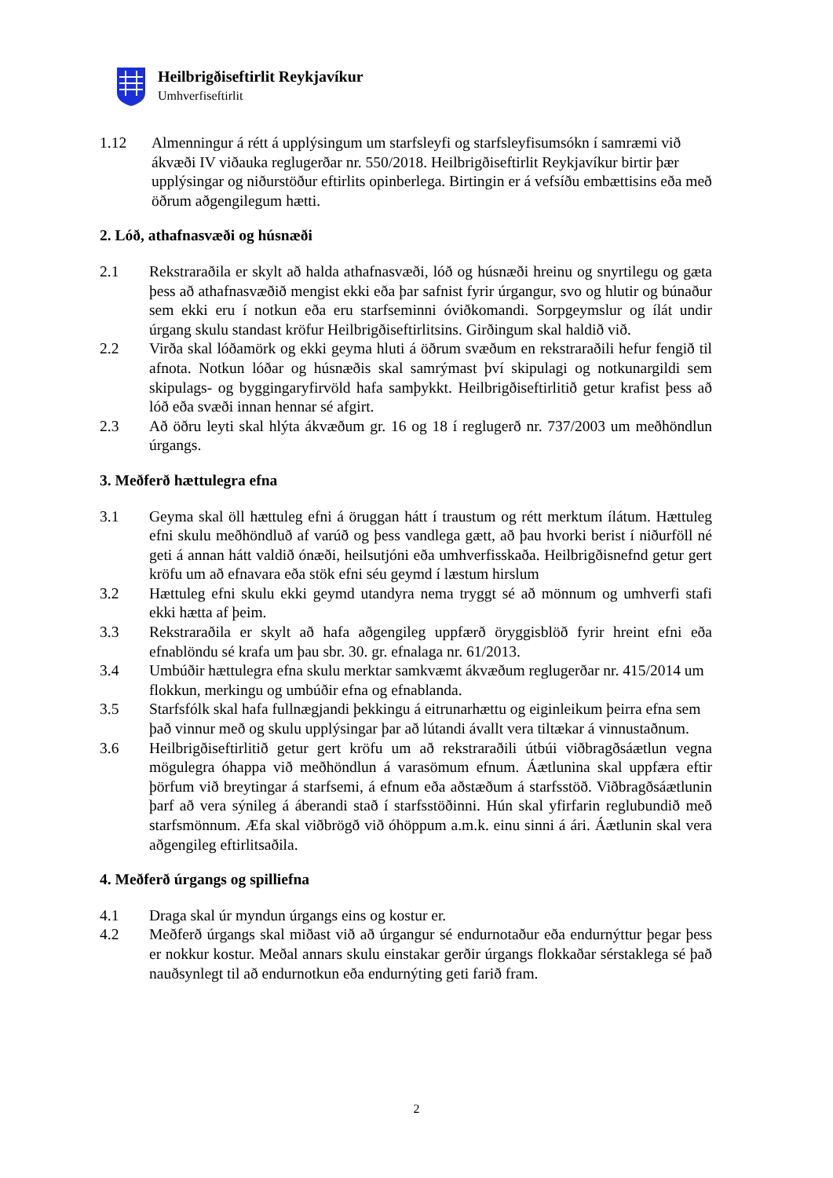Heilbrigðiseftirlit Reykjavíkur
Umhverfiseftirlit
1.12 Almenningur á rétt á upplýsingum um starfsleyfi og starfsleyfisumsókn í samræmi við ákvæði IV viðauka reglugerðar nr. 550/2018. Heilbrigðiseftirlit Reykjavíkur birtir þær upplýsingar og niðurstöður eftirlits opinberlega. Birtingin er á vefsíðu embættisins eða með öðrum aðgengilegum hætti.
2. Lóð, athafnasvæði og húsnæði
2.1 Rekstraraðila er skylt að halda athafnasvæði, lóð og húsnæði hreinu og snyrtilegu og gæta þess að athafnasvæðið mengist ekki eða þar safnist fyrir úrgangur, svo og hlutir og búnaður sem ekki eru í notkun eða eru starfseminni óviðkomandi. Sorpgeymslur og ílát undir úrgang skulu standast kröfur Heilbrigðiseftirlitsins. Girðingum skal haldið við.
2.2 Virða skal lóðamörk og ekki geyma hluti á öðrum svæðum en rekstraraðili hefur fengið til afnota. Notkun lóðar og húsnæðis skal samrýmast því skipulagi og notkunargildi sem skipulags- og byggingaryfirvöld hafa samþykkt. Heilbrigðiseftirlitið getur krafist þess að lóð eða svæði innan hennar sé afgirt.
2.3 Að öðru leyti skal hlýta ákvæðum gr. 16 og 18 í reglugerð nr. 737/2003 um meðhöndlun úrgangs.
3. Meðferð hættulegra efna
3.1 Geyma skal öll hættuleg efni á öruggan hátt í traustum og rétt merktum ílátum. Hættuleg efni skulu meðhöndluð af varúð og þess vandlega gætt, að þau hvorki berist í niðurföll né geti á annan hátt valdið ónæði, heilsutjóni eða umhverfisskaða. Heilbrigðisnefnd getur gert kröfu um að efnavara eða stök efni séu geymd í læstum hirslum
3.2 Hættuleg efni skulu ekki geymd utandyra nema tryggt sé að mönnum og umhverfi stafi ekki hætta af þeim.
3.3 Rekstraraðila er skylt að hafa aðgengileg uppfærð öryggisblöð fyrir hreint efni eða efnablöndu sé krafa um þau sbr. 30. gr. efnalaga nr. 61/2013.
3.4 Umbúðir hættulegra efna skulu merktar samkvæmt ákvæðum reglugerðar nr. 415/2014 um flokkun, merkingu og umbúðir efna og efnablanda.
3.5 Starfsfólk skal hafa fullnægjandi þekkingu á eitrunarhættu og eiginleikum þeirra efna sem það vinnur með og skulu upplýsingar þar að lútandi ávallt vera tiltækar á vinnustaðnum.
3.6 Heilbrigðiseftirlitið getur gert kröfu um að rekstraraðili útbúi viðbragðsáætlun vegna mögulegra óhappa við meðhöndlun á varasömum efnum. Áætlunina skal uppfæra eftir þörfum við breytingar á starfsemi, á efnum eða aðstæðum á starfsstöð. Viðbragðsáætlunin þarf að vera sýnileg á áberandi stað í starfsstöðinni. Hún skal yfirfarin reglubundið með starfsmönnum. Æfa skal viðbrögð við óhöppum a.m.k. einu sinni á ári. Áætlunin skal vera aðgengileg eftirlitsaðila.
4. Meðferð úrgangs og spilliefna
4.1 Draga skal úr myndun úrgangs eins og kostur er.
4.2 Meðferð úrgangs skal miðast við að úrgangur sé endurnotaður eða endurnýttur þegar þess er nokkur kostur. Meðal annars skulu einstakar gerðir úrgangs flokkaðar sérstaklega sé það nauðsynlegt til að endurnotkun eða endurnýting geti farið fram.
2